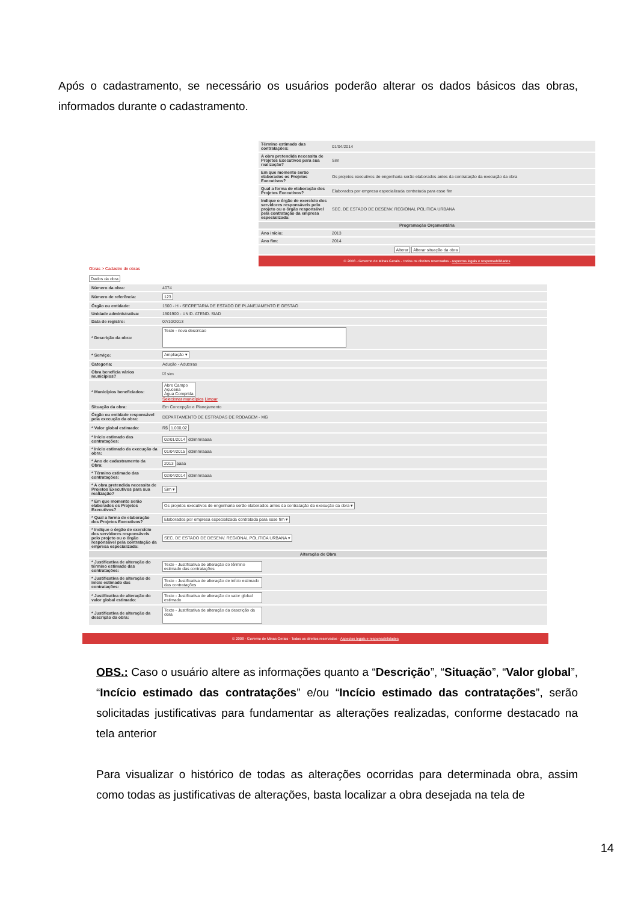Após o cadastramento, se necessário os usuários poderão alterar os dados básicos das obras, informados durante o cadastramento.
| Término estimado das contratações: | 01/04/2014 |
| A obra pretendida necessita de Projetos Executivos para sua realização? | Sim |
| Em que momento serão elaborados os Projetos Executivos? | Os projetos executivos de engenharia serão elaborados antes da contratação da execução da obra |
| Qual a forma de elaboração dos Projetos Executivos? | Elaborados por empresa especializada contratada para esse fim |
| Indique o órgão de exercício dos servidores responsáveis pelo projeto ou o órgão responsável pela contratação da empresa especializada: | SEC. DE ESTADO DE DESENV. REGIONAL POLITICA URBANA |
| Programação Orçamentária | |
| Ano início: | 2013 |
| Ano fim: | 2014 |
| Alterar Alterar situação da obra | |
© 2008 - Governo de Minas Gerais - Todos os direitos reservados - Aspectos legais e responsabilidades
Obras > Cadastro de obras
Dados da obra
| Número da obra: | 4074 |
| Número de referência: | 123 |
| Órgão ou entidade: | 1500 - H - SECRETARIA DE ESTADO DE PLANEJAMENTO E GESTAO |
| Unidade administrativa: | 1501900 - UNID. ATEND. SIAD |
| Data de registro: | 07/10/2013 |
| * Descrição da obra: | Teste - nova descricao |
| * Serviço: | Ampliação ▾ |
| Categoria: | Adução - Adutoras |
| Obra beneficia vários municípios? | ☑ sim |
| * Municípios beneficiados: | Abre Campo Açucena Água Comprida Selecionar municípios Limpar |
| Situação da obra: | Em Concepção e Planejamento |
| Órgão ou entidade responsável pela execução da obra: | DEPARTAMENTO DE ESTRADAS DE RODAGEM - MG |
| * Valor global estimado: | R$ 1.000,02 |
| * Início estimado das contratações: | 02/01/2014 dd/mm/aaaa |
| * Início estimado da execução da obra: | 01/04/2015 dd/mm/aaaa |
| * Ano de cadastramento da Obra: | 2013 aaaa |
| * Término estimado das contratações: | 02/04/2014 dd/mm/aaaa |
| * A obra pretendida necessita de Projetos Executivos para sua realização? | Sim ▾ |
| * Em que momento serão elaborados os Projetos Executivos? | Os projetos executivos de engenharia serão elaborados antes da contratação da execução da obra ▾ |
| * Qual a forma de elaboração dos Projetos Executivos? | Elaborados por empresa especializada contratada para esse fim ▾ |
| * Indique o órgão de exercício dos servidores responsáveis pelo projeto ou o órgão responsável pela contratação da empresa especializada: | SEC. DE ESTADO DE DESENV. REGIONAL POLITICA URBANA ▾ |
| Alteração de Obra | |
| * Justificativa de alteração do término estimado das contratações: | Texto - Justificativa de alteração do término estimado das contratações |
| * Justificativa de alteração de início estimado das contratações: | Texto - Justificativa de alteração de início estimado das contratações |
| * Justificativa de alteração do valor global estimado: | Texto - Justificativa de alteração do valor global estimado |
| * Justificativa de alteração da descrição da obra: | Texto - Justificativa de alteração da descrição da obra |
© 2008 - Governo de Minas Gerais - Todos os direitos reservados - Aspectos legais e responsabilidades
OBS.: Caso o usuário altere as informações quanto a “Descrição”, “Situação”, “Valor global”, “Incício estimado das contratações” e/ou “Incício estimado das contratações”, serão solicitadas justificativas para fundamentar as alterações realizadas, conforme destacado na tela anterior
Para visualizar o histórico de todas as alterações ocorridas para determinada obra, assim como todas as justificativas de alterações, basta localizar a obra desejada na tela de
14